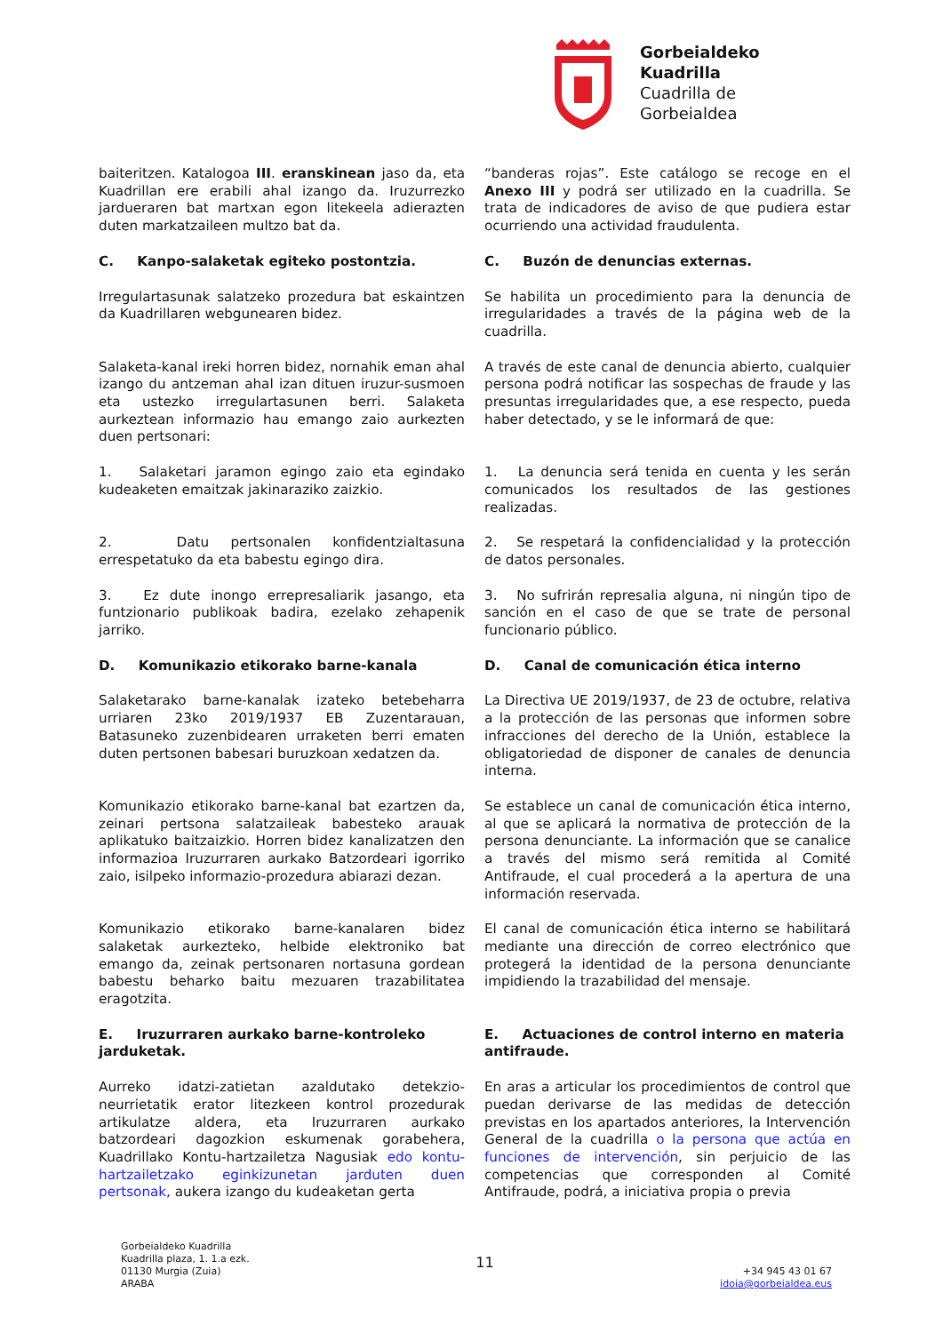Gorbeialdeko
Kuadrilla
Cuadrilla de
Gorbeialdea
baiteritzen. Katalogoa III. eranskinean jaso da, eta Kuadrillan ere erabili ahal izango da. Iruzurrezko jardueraren bat martxan egon litekeela adierazten duten markatzaileen multzo bat da.
“banderas rojas”. Este catálogo se recoge en el Anexo III y podrá ser utilizado en la cuadrilla. Se trata de indicadores de aviso de que pudiera estar ocurriendo una actividad fraudulenta.
C. Kanpo-salaketak egiteko postontzia.
C. Buzón de denuncias externas.
Irregulartasunak salatzeko prozedura bat eskaintzen da Kuadrillaren webgunearen bidez.
Se habilita un procedimiento para la denuncia de irregularidades a través de la página web de la cuadrilla.
Salaketa-kanal ireki horren bidez, nornahik eman ahal izango du antzeman ahal izan dituen iruzur-susmoen eta ustezko irregulartasunen berri. Salaketa aurkeztean informazio hau emango zaio aurkezten duen pertsonari:
A través de este canal de denuncia abierto, cualquier persona podrá notificar las sospechas de fraude y las presuntas irregularidades que, a ese respecto, pueda haber detectado, y se le informará de que:
1. Salaketari jaramon egingo zaio eta egindako kudeaketen emaitzak jakinaraziko zaizkio.
1. La denuncia será tenida en cuenta y les serán comunicados los resultados de las gestiones realizadas.
2. Datu pertsonalen konfidentzialtasuna errespetatuko da eta babestu egingo dira.
2. Se respetará la confidencialidad y la protección de datos personales.
3. Ez dute inongo errepresaliarik jasango, eta funtzionario publikoak badira, ezelako zehapenik jarriko.
3. No sufrirán represalia alguna, ni ningún tipo de sanción en el caso de que se trate de personal funcionario público.
D. Komunikazio etikorako barne-kanala
D. Canal de comunicación ética interno
Salaketarako barne-kanalak izateko betebeharra urriaren 23ko 2019/1937 EB Zuzentarauan, Batasuneko zuzenbidearen urraketen berri ematen duten pertsonen babesari buruzkoan xedatzen da.
La Directiva UE 2019/1937, de 23 de octubre, relativa a la protección de las personas que informen sobre infracciones del derecho de la Unión, establece la obligatoriedad de disponer de canales de denuncia interna.
Komunikazio etikorako barne-kanal bat ezartzen da, zeinari pertsona salatzaileak babesteko arauak aplikatuko baitzaizkio. Horren bidez kanalizatzen den informazioa Iruzurraren aurkako Batzordeari igorriko zaio, isilpeko informazio-prozedura abiarazi dezan.
Se establece un canal de comunicación ética interno, al que se aplicará la normativa de protección de la persona denunciante. La información que se canalice a través del mismo será remitida al Comité Antifraude, el cual procederá a la apertura de una información reservada.
Komunikazio etikorako barne-kanalaren bidez salaketak aurkezteko, helbide elektroniko bat emango da, zeinak pertsonaren nortasuna gordean babestu beharko baitu mezuaren trazabilitatea eragotzita.
El canal de comunicación ética interno se habilitará mediante una dirección de correo electrónico que protegerá la identidad de la persona denunciante impidiendo la trazabilidad del mensaje.
E. Iruzurraren aurkako barne-kontroleko jarduketak.
E. Actuaciones de control interno en materia antifraude.
Aurreko idatzi-zatietan azaldutako detekzio-neurrietatik erator litezkeen kontrol prozedurak artikulatze aldera, eta Iruzurraren aurkako batzordeari dagozkion eskumenak gorabehera, Kuadrillako Kontu-hartzailetza Nagusiak edo kontu-hartzailetzako eginkizunetan jarduten duen pertsonak, aukera izango du kudeaketan gerta
En aras a articular los procedimientos de control que puedan derivarse de las medidas de detección previstas en los apartados anteriores, la Intervención General de la cuadrilla o la persona que actúa en funciones de intervención, sin perjuicio de las competencias que corresponden al Comité Antifraude, podrá, a iniciativa propia o previa
Gorbeialdeko Kuadrilla
Kuadrilla plaza, 1. 1.a ezk.
01130 Murgia (Zuia)
ARABA
11
+34 945 43 01 67
idoia@gorbeialdea.eus